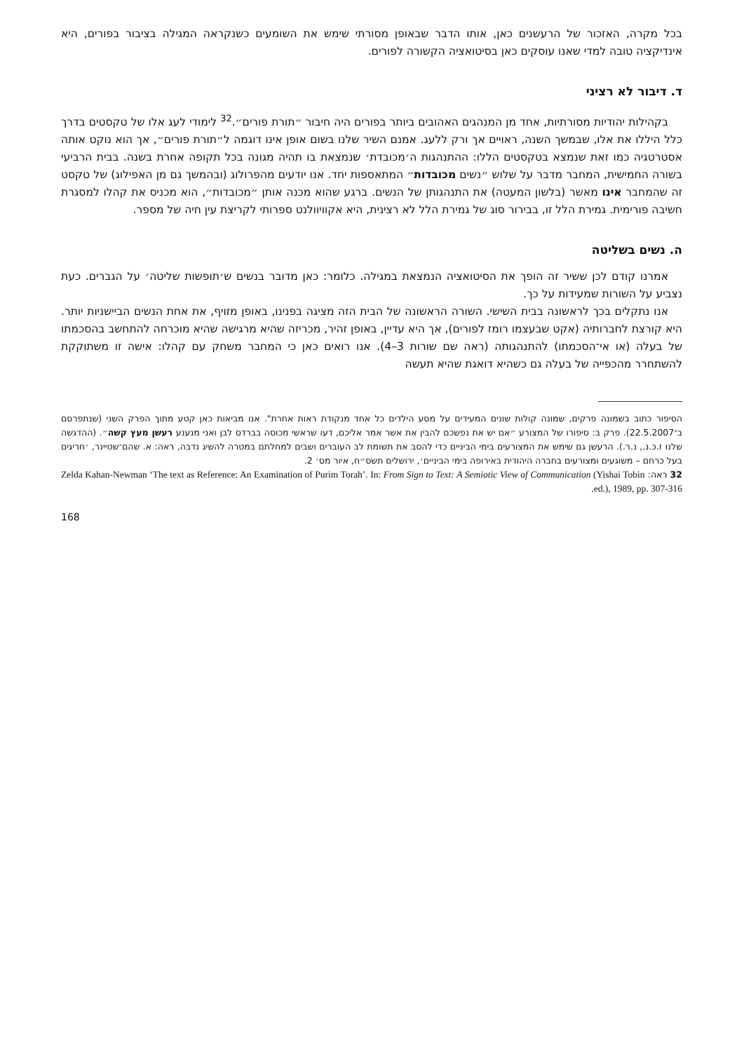בכל מקרה, האזכור של הרעשנים כאן, אותו הדבר שבאופן מסורתי שימש את השומעים כשנקראה המגילה בציבור בפורים, היא אינדיקציה טובה למדי שאנו עוסקים כאן בסיטואציה הקשורה לפורים.
ד. דיבור לא רציני
בקהילות יהודיות מסורתיות, אחד מן המנהגים האהובים ביותר בפורים היה חיבור ״תורת פורים״.<sup>32</sup> לימודי לעג אלו של טקסטים בדרך כלל היללו את אלו, שבמשך השנה, ראויים אך ורק ללעג. אמנם השיר שלנו בשום אופן אינו דוגמה ל״תורת פורים״, אך הוא נוקט אותה אסטרטגיה כמו זאת שנמצא בטקסטים הללו: ההתנהגות ה׳מכובדת׳ שנמצאת בו תהיה מגונה בכל תקופה אחרת בשנה. בבית הרביעי בשורה החמישית, המחבר מדבר על שלוש ״נשים מכובדות״ המתאספות יחד. אנו יודעים מהפרולוג (ובהמשך גם מן האפילוג) של טקסט זה שהמחבר אינו מאשר (בלשון המעטה) את התנהגותן של הנשים. ברגע שהוא מכנה אותן ״מכובדות״, הוא מכניס את קהלו למסגרת חשיבה פורימית. גמירת הלל זו, בבירור סוג של גמירת הלל לא רצינית, היא אקוויוולנט ספרותי לקריצת עין חיה של מספר.
ה. נשים בשליטה
אמרנו קודם לכן ששיר זה הופך את הסיטואציה הנמצאת במגילה. כלומר: כאן מדובר בנשים ש׳תופשות שליטה׳ על הגברים. כעת נצביע על השורות שמעידות על כך.
אנו נתקלים בכך לראשונה בבית השישי. השורה הראשונה של הבית הזה מציגה בפנינו, באופן מזויף, את אחת הנשים הביישניות יותר. היא קורצת לחברותיה (אקט שבעצמו רומז לפורים), אך היא עדיין, באופן זהיר, מכריזה שהיא מרגישה שהיא מוכרחה להתחשב בהסכמתו של בעלה (או אי־הסכמתו) להתנהגותה (ראה שם שורות 3–4). אנו רואים כאן כי המחבר משחק עם קהלו: אישה זו משתוקקת להשתחרר מהכפייה של בעלה גם כשהיא דואגת שהיא תעשה
הסיפור כתוב בשמונה פרקים, שמונה קולות שונים המעידים על מסע הילדים כל אחד מנקודת ראות אחרת". אנו מביאות כאן קטע מתוך הפרק השני (שנתפרסם ב־22.5.2007). פרק ב: סיפורו של המצורע ״אם יש את נפשכם להבין את אשר אמר אליכם, דעו שראשי מכוסה בברדס לבן ואני מנענע רעשן מעץ קשה״. (ההדגשה שלנו ז.כ.נ., נ.ר.). הרעשן גם שימש את המצורעים בימי הביניים כדי להסב את תשומת לב העוברים ושבים למחלתם במטרה להשיג נדבה, ראה: א. שהם־שטיינר, ׳חריגים בעל כרחם – משוגעים ומצורעים בחברה היהודית באירופה בימי הביניים׳, ירושלים תשס״ח, איור מס׳ 2.
32 ראה: Zelda Kahan-Newman ‘The text as Reference: An Examination of Purim Torah’. In: From Sign to Text: A Semiotic View of Communication (Yishai Tobin ed.), 1989, pp. 307-316.
168